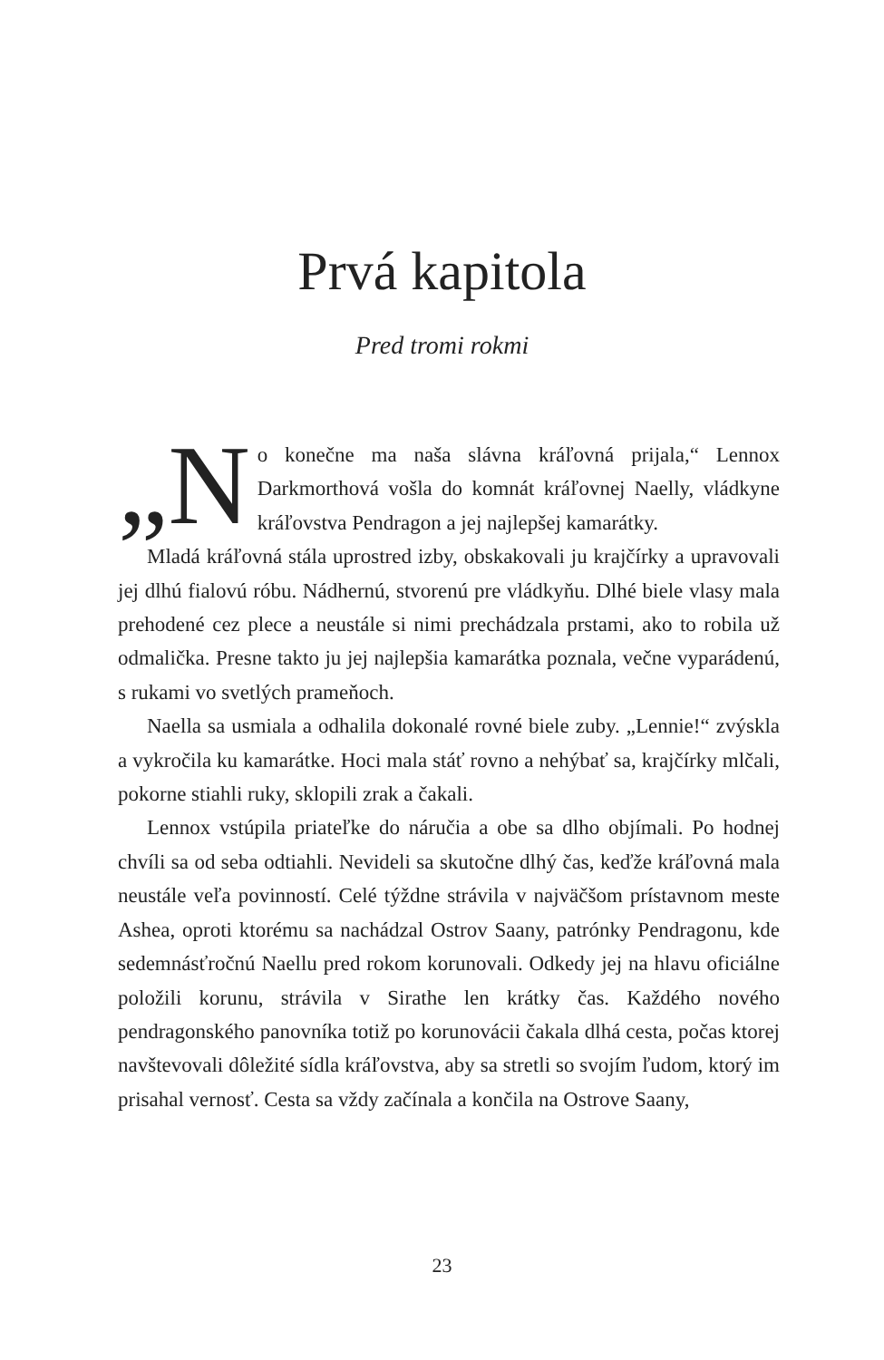Prvá kapitola
Pred tromi rokmi
„N o konečne ma naša slávna kráľovná prijala,“ Lennox Darkmorthová vošla do komnát kráľovnej Naelly, vládkyne kráľovstva Pendragon a jej najlepšej kamarátky.
Mladá kráľovná stála uprostred izby, obskakovali ju krajčírky a upravovali jej dlhú fialovú róbu. Nádhernú, stvorenú pre vládkyňu. Dlhé biele vlasy mala prehodené cez plece a neustále si nimi prechádzala prstami, ako to robila už odmalička. Presne takto ju jej najlepšia kamarátka poznala, večne vyparádenú, s rukami vo svetlých prameňoch.
Naella sa usmiala a odhalila dokonalé rovné biele zuby. „Lennie!“ zvýskla a vykročila ku kamarátke. Hoci mala stáť rovno a nehýbať sa, krajčírky mlčali, pokorne stiahli ruky, sklopili zrak a čakali.
Lennox vstúpila priateľke do náručia a obe sa dlho objímali. Po hodnej chvíli sa od seba odtiahli. Nevideli sa skutočne dlhý čas, keďže kráľovná mala neustále veľa povinností. Celé týždne strávila v najväčšom prístavnom meste Ashea, oproti ktorému sa nachádzal Ostrov Saany, patrónky Pendragonu, kde sedemnásťročnú Naellu pred rokom korunovali. Odkedy jej na hlavu oficiálne položili korunu, strávila v Sirathe len krátky čas. Každého nového pendragonského panovníka totiž po korunovácii čakala dlhá cesta, počas ktorej navštevovali dôležité sídla kráľovstva, aby sa stretli so svojím ľudom, ktorý im prisahal vernosť. Cesta sa vždy začínala a končila na Ostrove Saany,
23